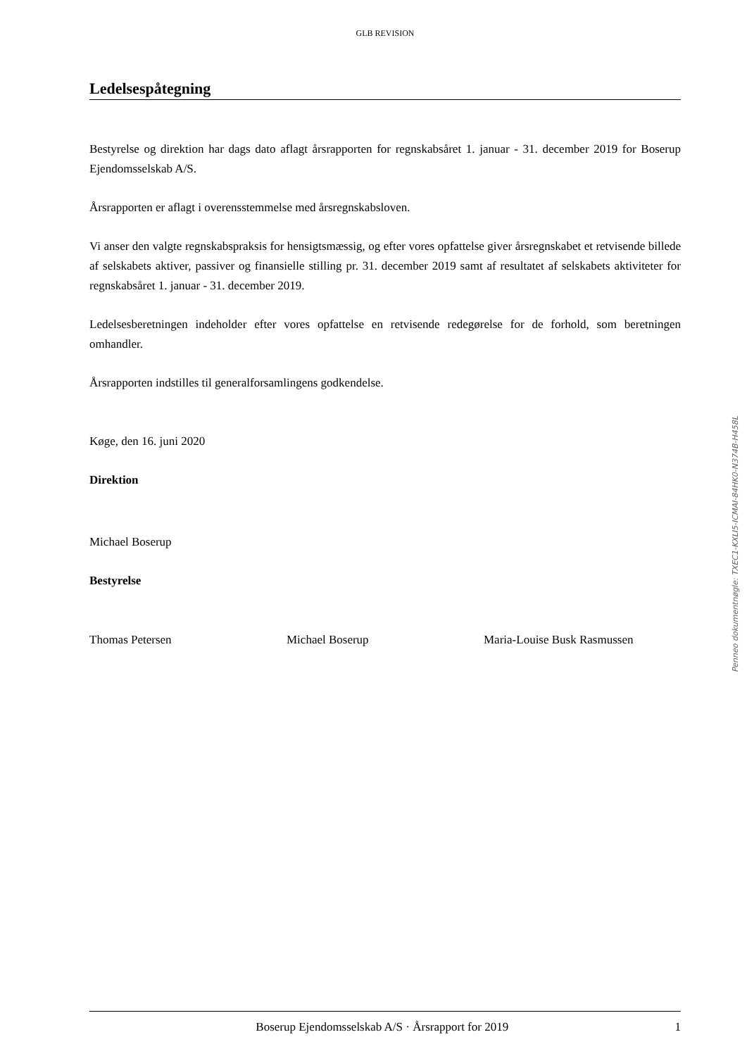GLB REVISION
Ledelsespåtegning
Bestyrelse og direktion har dags dato aflagt årsrapporten for regnskabsåret 1. januar - 31. december 2019 for Boserup Ejendomsselskab A/S.
Årsrapporten er aflagt i overensstemmelse med årsregnskabsloven.
Vi anser den valgte regnskabspraksis for hensigtsmæssig, og efter vores opfattelse giver årsregnskabet et retvisende billede af selskabets aktiver, passiver og finansielle stilling pr. 31. december 2019 samt af resultatet af selskabets aktiviteter for regnskabsåret 1. januar - 31. december 2019.
Ledelsesberetningen indeholder efter vores opfattelse en retvisende redegørelse for de forhold, som beretningen omhandler.
Årsrapporten indstilles til generalforsamlingens godkendelse.
Køge, den 16. juni 2020
Direktion
Michael Boserup
Bestyrelse
Thomas Petersen Michael Boserup Maria-Louise Busk Rasmussen
Boserup Ejendomsselskab A/S · Årsrapport for 2019 1
Penneo dokumentnøgle: TXEC1-KXLI5-ICMAI-84HK0-N374B-H458L